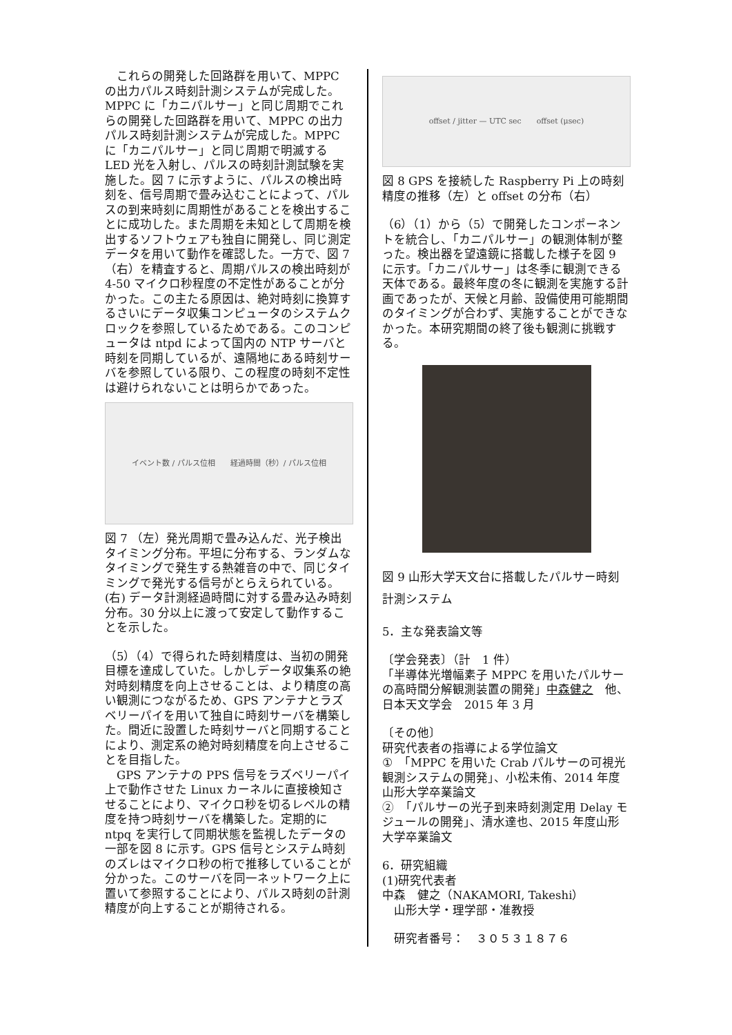これらの開発した回路群を用いて、MPPC の出力パルス時刻計測システムが完成した。MPPC に「カニパルサー」と同じ周期でこれらの開発した回路群を用いて、MPPC の出力パルス時刻計測システムが完成した。MPPC に「カニパルサー」と同じ周期で明滅する LED 光を入射し、パルスの時刻計測試験を実施した。図 7 に示すように、パルスの検出時刻を、信号周期で畳み込むことによって、パルスの到来時刻に周期性があることを検出することに成功した。また周期を未知として周期を検出するソフトウェアも独自に開発し、同じ測定データを用いて動作を確認した。一方で、図 7（右）を精査すると、周期パルスの検出時刻が 4-50 マイクロ秒程度の不定性があることが分かった。この主たる原因は、絶対時刻に換算するさいにデータ収集コンピュータのシステムクロックを参照しているためである。このコンピュータは ntpd によって国内の NTP サーバと時刻を同期しているが、遠隔地にある時刻サーバを参照している限り、この程度の時刻不定性は避けられないことは明らかであった。
イベント数 / パルス位相　　経過時間（秒）/ パルス位相
図 7 （左）発光周期で畳み込んだ、光子検出タイミング分布。平坦に分布する、ランダムなタイミングで発生する熱雑音の中で、同じタイミングで発光する信号がとらえられている。(右) データ計測経過時間に対する畳み込み時刻分布。30 分以上に渡って安定して動作することを示した。
（5）（4）で得られた時刻精度は、当初の開発目標を達成していた。しかしデータ収集系の絶対時刻精度を向上させることは、より精度の高い観測につながるため、GPS アンテナとラズベリーパイを用いて独自に時刻サーバを構築した。間近に設置した時刻サーバと同期することにより、測定系の絶対時刻精度を向上させることを目指した。
　GPS アンテナの PPS 信号をラズベリーパイ上で動作させた Linux カーネルに直接検知させることにより、マイクロ秒を切るレベルの精度を持つ時刻サーバを構築した。定期的に ntpq を実行して同期状態を監視したデータの一部を図 8 に示す。GPS 信号とシステム時刻のズレはマイクロ秒の桁で推移していることが分かった。このサーバを同一ネットワーク上に置いて参照することにより、パルス時刻の計測精度が向上することが期待される。
offset / jitter — UTC sec　　offset (μsec)
図 8 GPS を接続した Raspberry Pi 上の時刻精度の推移（左）と offset の分布（右）
（6）（1）から（5）で開発したコンポーネントを統合し、「カニパルサー」の観測体制が整った。検出器を望遠鏡に搭載した様子を図 9 に示す。「カニパルサー」は冬季に観測できる天体である。最終年度の冬に観測を実施する計画であったが、天候と月齢、設備使用可能期間のタイミングが合わず、実施することができなかった。本研究期間の終了後も観測に挑戦する。
図 9 山形大学天文台に搭載したパルサー時刻計測システム
5．主な発表論文等
〔学会発表〕（計　1 件）
「半導体光増幅素子 MPPC を用いたパルサーの高時間分解観測装置の開発」中森健之　他、日本天文学会　2015 年 3 月
〔その他〕
研究代表者の指導による学位論文
①　「MPPC を用いた Crab パルサーの可視光観測システムの開発」、小松未侑、2014 年度山形大学卒業論文
②　「パルサーの光子到来時刻測定用 Delay モジュールの開発」、清水達也、2015 年度山形大学卒業論文
6．研究組織
(1)研究代表者
中森　健之（NAKAMORI, Takeshi）
　山形大学・理学部・准教授
　研究者番号：　３０５３１８７６